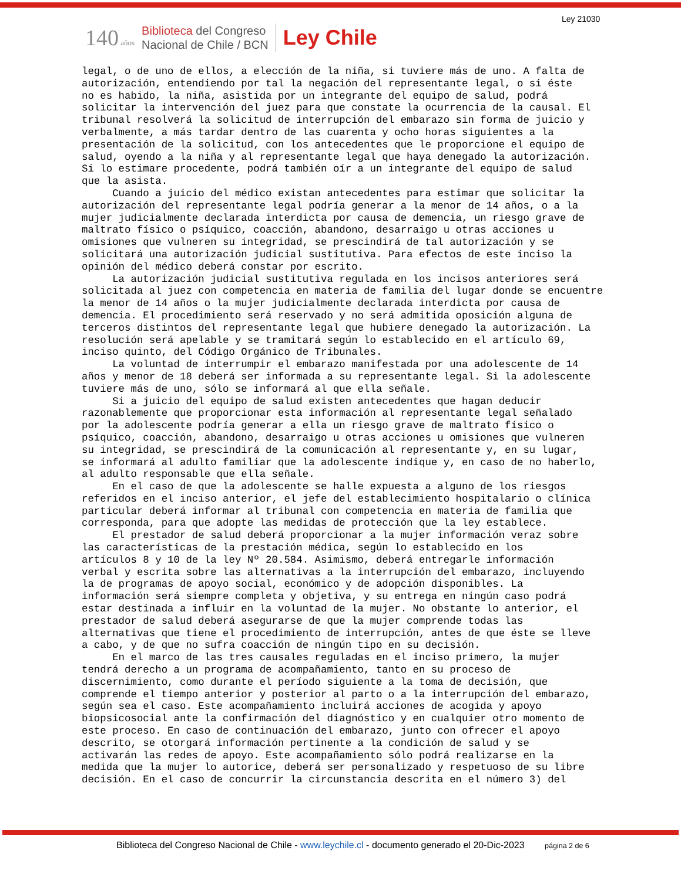Ley 21030
140 años
Biblioteca del Congreso
Nacional de Chile / BCN
Ley Chile
legal, o de uno de ellos, a elección de la niña, si tuviere más de uno. A falta de autorización, entendiendo por tal la negación del representante legal, o si éste no es habido, la niña, asistida por un integrante del equipo de salud, podrá solicitar la intervención del juez para que constate la ocurrencia de la causal. El tribunal resolverá la solicitud de interrupción del embarazo sin forma de juicio y verbalmente, a más tardar dentro de las cuarenta y ocho horas siguientes a la presentación de la solicitud, con los antecedentes que le proporcione el equipo de salud, oyendo a la niña y al representante legal que haya denegado la autorización. Si lo estimare procedente, podrá también oír a un integrante del equipo de salud que la asista. Cuando a juicio del médico existan antecedentes para estimar que solicitar la autorización del representante legal podría generar a la menor de 14 años, o a la mujer judicialmente declarada interdicta por causa de demencia, un riesgo grave de maltrato físico o psíquico, coacción, abandono, desarraigo u otras acciones u omisiones que vulneren su integridad, se prescindirá de tal autorización y se solicitará una autorización judicial sustitutiva. Para efectos de este inciso la opinión del médico deberá constar por escrito. La autorización judicial sustitutiva regulada en los incisos anteriores será solicitada al juez con competencia en materia de familia del lugar donde se encuentre la menor de 14 años o la mujer judicialmente declarada interdicta por causa de demencia. El procedimiento será reservado y no será admitida oposición alguna de terceros distintos del representante legal que hubiere denegado la autorización. La resolución será apelable y se tramitará según lo establecido en el artículo 69, inciso quinto, del Código Orgánico de Tribunales. La voluntad de interrumpir el embarazo manifestada por una adolescente de 14 años y menor de 18 deberá ser informada a su representante legal. Si la adolescente tuviere más de uno, sólo se informará al que ella señale. Si a juicio del equipo de salud existen antecedentes que hagan deducir razonablemente que proporcionar esta información al representante legal señalado por la adolescente podría generar a ella un riesgo grave de maltrato físico o psíquico, coacción, abandono, desarraigo u otras acciones u omisiones que vulneren su integridad, se prescindirá de la comunicación al representante y, en su lugar, se informará al adulto familiar que la adolescente indique y, en caso de no haberlo, al adulto responsable que ella señale. En el caso de que la adolescente se halle expuesta a alguno de los riesgos referidos en el inciso anterior, el jefe del establecimiento hospitalario o clínica particular deberá informar al tribunal con competencia en materia de familia que corresponda, para que adopte las medidas de protección que la ley establece. El prestador de salud deberá proporcionar a la mujer información veraz sobre las características de la prestación médica, según lo establecido en los artículos 8 y 10 de la ley Nº 20.584. Asimismo, deberá entregarle información verbal y escrita sobre las alternativas a la interrupción del embarazo, incluyendo la de programas de apoyo social, económico y de adopción disponibles. La información será siempre completa y objetiva, y su entrega en ningún caso podrá estar destinada a influir en la voluntad de la mujer. No obstante lo anterior, el prestador de salud deberá asegurarse de que la mujer comprende todas las alternativas que tiene el procedimiento de interrupción, antes de que éste se lleve a cabo, y de que no sufra coacción de ningún tipo en su decisión. En el marco de las tres causales reguladas en el inciso primero, la mujer tendrá derecho a un programa de acompañamiento, tanto en su proceso de discernimiento, como durante el período siguiente a la toma de decisión, que comprende el tiempo anterior y posterior al parto o a la interrupción del embarazo, según sea el caso. Este acompañamiento incluirá acciones de acogida y apoyo biopsicosocial ante la confirmación del diagnóstico y en cualquier otro momento de este proceso. En caso de continuación del embarazo, junto con ofrecer el apoyo descrito, se otorgará información pertinente a la condición de salud y se activarán las redes de apoyo. Este acompañamiento sólo podrá realizarse en la medida que la mujer lo autorice, deberá ser personalizado y respetuoso de su libre decisión. En el caso de concurrir la circunstancia descrita en el número 3) del
Biblioteca del Congreso Nacional de Chile - www.leychile.cl - documento generado el 20-Dic-2023 página 2 de 6